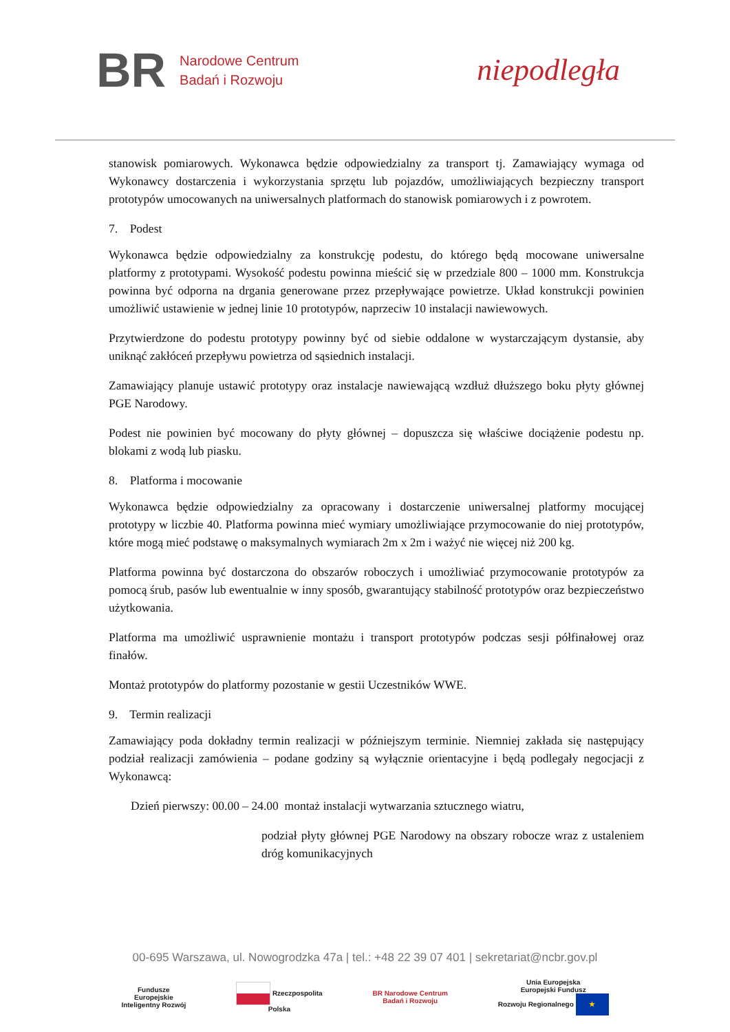BR
Narodowe Centrum
Badań i Rozwoju
niepodległa
stanowisk pomiarowych. Wykonawca będzie odpowiedzialny za transport tj. Zamawiający wymaga od Wykonawcy dostarczenia i wykorzystania sprzętu lub pojazdów, umożliwiających bezpieczny transport prototypów umocowanych na uniwersalnych platformach do stanowisk pomiarowych i z powrotem.
7. Podest
Wykonawca będzie odpowiedzialny za konstrukcję podestu, do którego będą mocowane uniwersalne platformy z prototypami. Wysokość podestu powinna mieścić się w przedziale 800 – 1000 mm. Konstrukcja powinna być odporna na drgania generowane przez przepływające powietrze. Układ konstrukcji powinien umożliwić ustawienie w jednej linie 10 prototypów, naprzeciw 10 instalacji nawiewowych.
Przytwierdzone do podestu prototypy powinny być od siebie oddalone w wystarczającym dystansie, aby uniknąć zakłóceń przepływu powietrza od sąsiednich instalacji.
Zamawiający planuje ustawić prototypy oraz instalacje nawiewającą wzdłuż dłuższego boku płyty głównej PGE Narodowy.
Podest nie powinien być mocowany do płyty głównej – dopuszcza się właściwe dociążenie podestu np. blokami z wodą lub piasku.
8. Platforma i mocowanie
Wykonawca będzie odpowiedzialny za opracowany i dostarczenie uniwersalnej platformy mocującej prototypy w liczbie 40. Platforma powinna mieć wymiary umożliwiające przymocowanie do niej prototypów, które mogą mieć podstawę o maksymalnych wymiarach 2m x 2m i ważyć nie więcej niż 200 kg.
Platforma powinna być dostarczona do obszarów roboczych i umożliwiać przymocowanie prototypów za pomocą śrub, pasów lub ewentualnie w inny sposób, gwarantujący stabilność prototypów oraz bezpieczeństwo użytkowania.
Platforma ma umożliwić usprawnienie montażu i transport prototypów podczas sesji półfinałowej oraz finałów.
Montaż prototypów do platformy pozostanie w gestii Uczestników WWE.
9. Termin realizacji
Zamawiający poda dokładny termin realizacji w późniejszym terminie. Niemniej zakłada się następujący podział realizacji zamówienia – podane godziny są wyłącznie orientacyjne i będą podlegały negocjacji z Wykonawcą:
Dzień pierwszy: 00.00 – 24.00 montaż instalacji wytwarzania sztucznego wiatru,
podział płyty głównej PGE Narodowy na obszary robocze wraz z ustaleniem dróg komunikacyjnych
00-695 Warszawa, ul. Nowogrodzka 47a | tel.: +48 22 39 07 401 | sekretariat@ncbr.gov.pl
Fundusze
Europejskie
Inteligentny Rozwój Rzeczpospolita
Polska BR Narodowe Centrum
Badań i Rozwoju Unia Europejska
Europejski Fundusz
Rozwoju Regionalnego ★